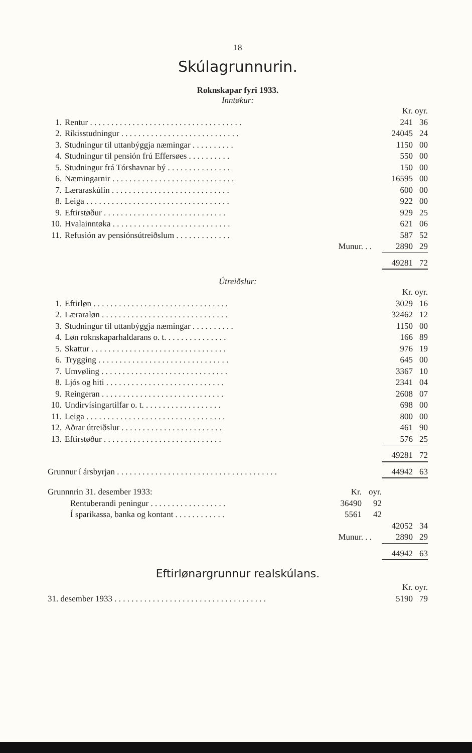18
Skúlagrunnurin.
Roknskapar fyri 1933.
Inntøkur:
| | | Kr. | oyr. |
| 1. | Rentur . . . . . . . . . . . . . . . . . . . . . . . . . . . . . . . . . . . . | 241 | 36 |
| 2. | Ríkisstudningur . . . . . . . . . . . . . . . . . . . . . . . . . . . . | 24045 | 24 |
| 3. | Studningur til uttanbýggja næmingar . . . . . . . . . . | 1150 | 00 |
| 4. | Studningur til pensión frú Effersøes . . . . . . . . . . | 550 | 00 |
| 5. | Studningur frá Tórshavnar bý . . . . . . . . . . . . . . . | 150 | 00 |
| 6. | Næmingarnir . . . . . . . . . . . . . . . . . . . . . . . . . . . . . | 16595 | 00 |
| 7. | Læraraskúlin . . . . . . . . . . . . . . . . . . . . . . . . . . . . | 600 | 00 |
| 8. | Leiga . . . . . . . . . . . . . . . . . . . . . . . . . . . . . . . . . . | 922 | 00 |
| 9. | Eftirstøður . . . . . . . . . . . . . . . . . . . . . . . . . . . . . | 929 | 25 |
| 10. | Hvalainntøka . . . . . . . . . . . . . . . . . . . . . . . . . . . . | 621 | 06 |
| 11. | Refusión av pensiónsútreiðslum . . . . . . . . . . . . . | 587 | 52 |
| | Munur. . . | 2890 | 29 |
| | | 49281 | 72 |
Útreiðslur:
| | | Kr. | oyr. |
| 1. | Eftirløn . . . . . . . . . . . . . . . . . . . . . . . . . . . . . . . . | 3029 | 16 |
| 2. | Læraraløn . . . . . . . . . . . . . . . . . . . . . . . . . . . . . . | 32462 | 12 |
| 3. | Studningur til uttanbýggja næmingar . . . . . . . . . . | 1150 | 00 |
| 4. | Løn roknskaparhaldarans o. t. . . . . . . . . . . . . . . | 166 | 89 |
| 5. | Skattur . . . . . . . . . . . . . . . . . . . . . . . . . . . . . . . . | 976 | 19 |
| 6. | Trygging . . . . . . . . . . . . . . . . . . . . . . . . . . . . . . . | 645 | 00 |
| 7. | Umvøling . . . . . . . . . . . . . . . . . . . . . . . . . . . . . . | 3367 | 10 |
| 8. | Ljós og hiti . . . . . . . . . . . . . . . . . . . . . . . . . . . . | 2341 | 04 |
| 9. | Reingeran . . . . . . . . . . . . . . . . . . . . . . . . . . . . . | 2608 | 07 |
| 10. | Undirvísingartilfar o. t. . . . . . . . . . . . . . . . . . . | 698 | 00 |
| 11. | Leiga . . . . . . . . . . . . . . . . . . . . . . . . . . . . . . . . . | 800 | 00 |
| 12. | Aðrar útreiðslur . . . . . . . . . . . . . . . . . . . . . . . . | 461 | 90 |
| 13. | Eftirstøður . . . . . . . . . . . . . . . . . . . . . . . . . . . . | 576 | 25 |
| | | 49281 | 72 |
| Grunnur í ársbyrjan . . . . . . . . . . . . . . . . . . . . . . . . . . . . . . . . . . . . . . | 44942 | 63 |
| Grunnnrin 31. desember 1933: | Kr. | oyr. | | |
| Rentuberandi peningur . . . . . . . . . . . . . . . . . . | 36490 | 92 | | |
| Í sparikassa, banka og kontant . . . . . . . . . . . . | 5561 | 42 | | |
| | | | 42052 | 34 |
| Munur. . . | | | 2890 | 29 |
| | | | 44942 | 63 |
Eftirlønargrunnur realskúlans.
| | Kr. | oyr. |
| 31. desember 1933 . . . . . . . . . . . . . . . . . . . . . . . . . . . . . . . . . . . . | 5190 | 79 |